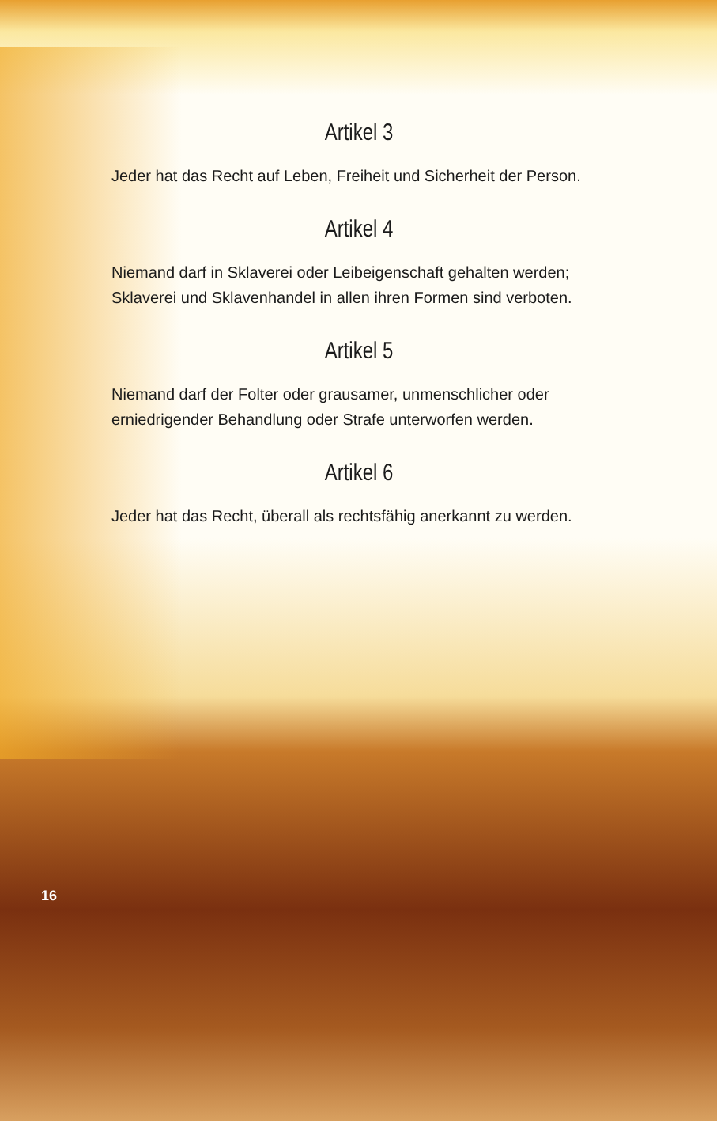Artikel 3
Jeder hat das Recht auf Leben, Freiheit und Sicherheit der Person.
Artikel 4
Niemand darf in Sklaverei oder Leibeigenschaft gehalten werden; Sklaverei und Sklavenhandel in allen ihren Formen sind verboten.
Artikel 5
Niemand darf der Folter oder grausamer, unmenschlicher oder erniedrigender Behandlung oder Strafe unterworfen werden.
Artikel 6
Jeder hat das Recht, überall als rechtsfähig anerkannt zu werden.
16